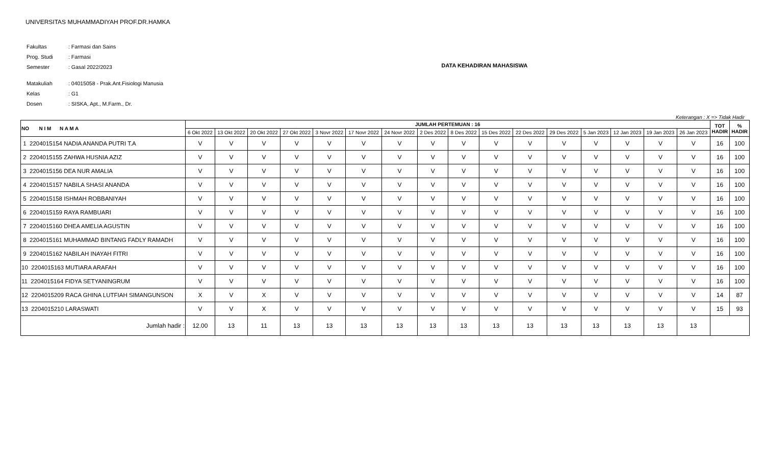UNIVERSITAS MUHAMMADIYAH PROF.DR.HAMKA
| Fakultas | : Farmasi dan Sains |
| Prog. Studi | : Farmasi |
| Semester | : Gasal 2022/2023 |
DATA KEHADIRAN MAHASISWA
| Matakuliah | : 04015058 - Prak.Ant.Fisiologi Manusia |
| Kelas | : G1 |
| Dosen | : SISKA, Apt., M.Farm., Dr. |
Keterangan : X => Tidak Hadir
| NO N I M N A M A | JUMLAH PERTEMUAN : 16 | | | | | | | | | | | | | | | | TOT HADIR | % HADIR |
| --- | --- | --- | --- | --- | --- | --- | --- | --- | --- | --- | --- | --- | --- | --- | --- | --- | --- | --- |
| | 6 Okt 2022 | 13 Okt 2022 | 20 Okt 2022 | 27 Okt 2022 | 3 Novr 2022 | 17 Novr 2022 | 24 Novr 2022 | 2 Des 2022 | 8 Des 2022 | 15 Des 2022 | 22 Des 2022 | 29 Des 2022 | 5 Jan 2023 | 12 Jan 2023 | 19 Jan 2023 | 26 Jan 2023 | | |
| 1 2204015154 NADIA ANANDA PUTRI T.A | V | V | V | V | V | V | V | V | V | V | V | V | V | V | V | V | 16 | 100 |
| 2 2204015155 ZAHWA HUSNIA AZIZ | V | V | V | V | V | V | V | V | V | V | V | V | V | V | V | V | 16 | 100 |
| 3 2204015156 DEA NUR AMALIA | V | V | V | V | V | V | V | V | V | V | V | V | V | V | V | V | 16 | 100 |
| 4 2204015157 NABILA SHASI ANANDA | V | V | V | V | V | V | V | V | V | V | V | V | V | V | V | V | 16 | 100 |
| 5 2204015158 ISHMAH ROBBANIYAH | V | V | V | V | V | V | V | V | V | V | V | V | V | V | V | V | 16 | 100 |
| 6 2204015159 RAYA RAMBUARI | V | V | V | V | V | V | V | V | V | V | V | V | V | V | V | V | 16 | 100 |
| 7 2204015160 DHEA AMELIA AGUSTIN | V | V | V | V | V | V | V | V | V | V | V | V | V | V | V | V | 16 | 100 |
| 8 2204015161 MUHAMMAD BINTANG FADLY RAMADH | V | V | V | V | V | V | V | V | V | V | V | V | V | V | V | V | 16 | 100 |
| 9 2204015162 NABILAH INAYAH FITRI | V | V | V | V | V | V | V | V | V | V | V | V | V | V | V | V | 16 | 100 |
| 10 2204015163 MUTIARA ARAFAH | V | V | V | V | V | V | V | V | V | V | V | V | V | V | V | V | 16 | 100 |
| 11 2204015164 FIDYA SETYANINGRUM | V | V | V | V | V | V | V | V | V | V | V | V | V | V | V | V | 16 | 100 |
| 12 2204015209 RACA GHINA LUTFIAH SIMANGUNSON | X | V | X | V | V | V | V | V | V | V | V | V | V | V | V | V | 14 | 87 |
| 13 2204015210 LARASWATI | V | V | X | V | V | V | V | V | V | V | V | V | V | V | V | V | 15 | 93 |
| Jumlah hadir : | 12.00 | 13 | 11 | 13 | 13 | 13 | 13 | 13 | 13 | 13 | 13 | 13 | 13 | 13 | 13 | 13 | | |